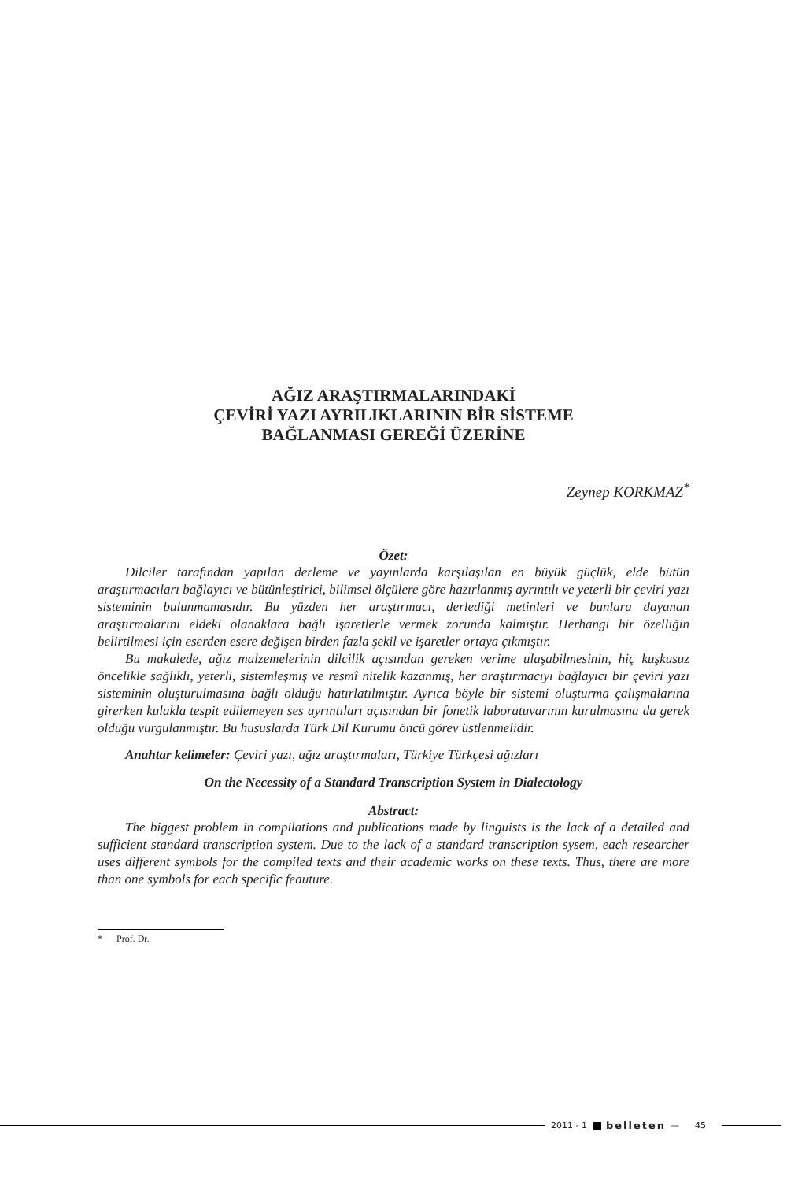AĞIZ ARAŞTIRMALARINDAKİ
ÇEVİRİ YAZI AYRILIKLARININ BİR SİSTEME
BAĞLANMASI GEREĞİ ÜZERİNE
Zeynep KORKMAZ<sup>*</sup>
Özet:
Dilciler tarafından yapılan derleme ve yayınlarda karşılaşılan en büyük güçlük, elde bütün araştırmacıları bağlayıcı ve bütünleştirici, bilimsel ölçülere göre hazırlanmış ayrıntılı ve yeterli bir çeviri yazı sisteminin bulunmamasıdır. Bu yüzden her araştırmacı, derlediği metinleri ve bunlara dayanan araştırmalarını eldeki olanaklara bağlı işaretlerle vermek zorunda kalmıştır. Herhangi bir özelliğin belirtilmesi için eserden esere değişen birden fazla şekil ve işaretler ortaya çıkmıştır.
Bu makalede, ağız malzemelerinin dilcilik açısından gereken verime ulaşabilmesinin, hiç kuşkusuz öncelikle sağlıklı, yeterli, sistemleşmiş ve resmî nitelik kazanmış, her araştırmacıyı bağlayıcı bir çeviri yazı sisteminin oluşturulmasına bağlı olduğu hatırlatılmıştır. Ayrıca böyle bir sistemi oluşturma çalışmalarına girerken kulakla tespit edilemeyen ses ayrıntıları açısından bir fonetik laboratuvarının kurulmasına da gerek olduğu vurgulanmıştır. Bu hususlarda Türk Dil Kurumu öncü görev üstlenmelidir.
Anahtar kelimeler: Çeviri yazı, ağız araştırmaları, Türkiye Türkçesi ağızları
On the Necessity of a Standard Transcription System in Dialectology
Abstract:
The biggest problem in compilations and publications made by linguists is the lack of a detailed and sufficient standard transcription system. Due to the lack of a standard transcription sysem, each researcher uses different symbols for the compiled texts and their academic works on these texts. Thus, there are more than one symbols for each specific feauture.
* Prof. Dr.
2011 - 1 belleten — 45